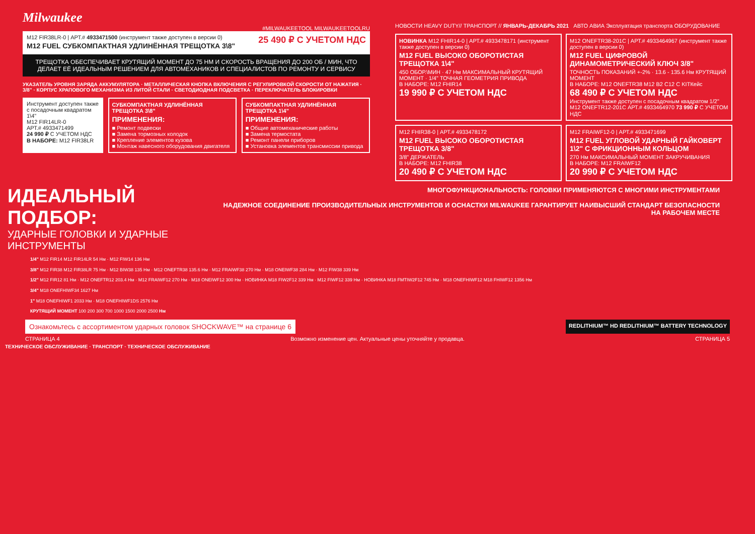Milwaukee
#MILWAUKEETOOL MILWAUKEETOOLRU
M12 FIR38LR-0 | АРТ.# 4933471500 (инструмент также доступен в версии 0) 25 490 ₽ С УЧЕТОМ НДС
M12 FUEL СУБКОМПАКТНАЯ УДЛИНЁННАЯ ТРЕЩОТКА 3\8"
ТРЕЩОТКА ОБЕСПЕЧИВАЕТ КРУТЯЩИЙ МОМЕНТ ДО 75 НМ И СКОРОСТЬ ВРАЩЕНИЯ ДО 200 ОБ / МИН, ЧТО ДЕЛАЕТ ЕЁ ИДЕАЛЬНЫМ РЕШЕНИЕМ ДЛЯ АВТОМЕХАНИКОВ И СПЕЦИАЛИСТОВ ПО РЕМОНТУ И СЕРВИСУ
УКАЗАТЕЛЬ УРОВНЯ ЗАРЯДА АККУМУЛЯТОРА · МЕТАЛЛИЧЕСКАЯ КНОПКА ВКЛЮЧЕНИЯ С РЕГУЛИРОВКОЙ СКОРОСТИ ОТ НАЖАТИЯ · 3/8" · КОРПУС ХРАПОВОГО МЕХАНИЗМА ИЗ ЛИТОЙ СТАЛИ · СВЕТОДИОДНАЯ ПОДСВЕТКА · ПЕРЕКЛЮЧАТЕЛЬ БЛОКИРОВКИ
Инструмент доступен также с посадочным квадратом 1\4"
M12 FIR14LR-0
АРТ.# 4933471499
24 990 ₽ С УЧЕТОМ НДС
В НАБОРЕ: M12 FIR38LR
СУБКОМПАКТНАЯ УДЛИНЁННАЯ ТРЕЩОТКА 3\8"
ПРИМЕНЕНИЯ:
■ Ремонт подвески
■ Замена тормозных колодок
■ Крепление элементов кузова
■ Монтаж навесного оборудования двигателя
СУБКОМПАКТНАЯ УДЛИНЁННАЯ ТРЕЩОТКА 1\4"
ПРИМЕНЕНИЯ:
■ Общие автомеханические работы
■ Замена термостата
■ Ремонт панели приборов
■ Установка элементов трансмиссии привода
НОВОСТИ HEAVY DUTY// ТРАНСПОРТ // ЯНВАРЬ-ДЕКАБРЬ 2021 АВТО АВИА Эксплуатация транспорта ОБОРУДОВАНИЕ
НОВИНКА M12 FHIR14-0 | АРТ.# 4933478171 (инструмент также доступен в версии 0)
M12 FUEL ВЫСОКО ОБОРОТИСТАЯ ТРЕЩОТКА 1\4"
450 ОБОР.\МИН · 47 Нм МАКСИМАЛЬНЫЙ КРУТЯЩИЙ МОМЕНТ · 1/4" ТОЧНАЯ ГЕОМЕТРИЯ ПРИВОДА
В НАБОРЕ: M12 FHIR14
19 990 ₽ С УЧЕТОМ НДС
M12 ONEFTR38-201C | АРТ.# 4933464967 (инструмент также доступен в версии 0)
M12 FUEL ЦИФРОВОЙ ДИНАМОМЕТРИЧЕСКИЙ КЛЮЧ 3/8"
ТОЧНОСТЬ ПОКАЗАНИЙ +-2% · 13.6 - 135.6 Нм КРУТЯЩИЙ МОМЕНТ
В НАБОРЕ: M12 ONEFTR38 M12 B2 C12 C KITКейс
68 490 ₽ С УЧЕТОМ НДС
Инструмент также доступен с посадочным квадратом 1/2" M12 ONEFTR12-201C АРТ.# 4933464970 73 990 ₽ С УЧЕТОМ НДС
M12 FHIR38-0 | АРТ.# 4933478172
M12 FUEL ВЫСОКО ОБОРОТИСТАЯ ТРЕЩОТКА 3/8"
3/8" ДЕРЖАТЕЛЬ
В НАБОРЕ: M12 FHIR38
20 490 ₽ С УЧЕТОМ НДС
M12 FRAIWF12-0 | АРТ.# 4933471699
M12 FUEL УГЛОВОЙ УДАРНЫЙ ГАЙКОВЕРТ 1\2" С ФРИКЦИОННЫМ КОЛЬЦОМ
270 Нм МАКСИМАЛЬНЫЙ МОМЕНТ ЗАКРУЧИВАНИЯ
В НАБОРЕ: M12 FRAIWF12
20 990 ₽ С УЧЕТОМ НДС
ИДЕАЛЬНЫЙ ПОДБОР:
УДАРНЫЕ ГОЛОВКИ И УДАРНЫЕ ИНСТРУМЕНТЫ
МНОГОФУНКЦИОНАЛЬНОСТЬ: ГОЛОВКИ ПРИМЕНЯЮТСЯ С МНОГИМИ ИНСТРУМЕНТАМИ
НАДЕЖНОЕ СОЕДИНЕНИЕ ПРОИЗВОДИТЕЛЬНЫХ ИНСТРУМЕНТОВ И ОСНАСТКИ MILWAUKEE ГАРАНТИРУЕТ НАИВЫСШИЙ СТАНДАРТ БЕЗОПАСНОСТИ НА РАБОЧЕМ МЕСТЕ
1/4" M12 FIR14 M12 FIR14LR 54 Нм · M12 FIW14 136 Нм
3/8" M12 FIR38 M12 FIR38LR 75 Нм · M12 BIW38 135 Нм · M12 ONEFTR38 135.6 Нм · M12 FRAIWF38 270 Нм · M18 ONEIWF38 284 Нм · M12 FIW38 339 Нм
1/2" M12 FIR12 81 Нм · M12 ONEFTR12 203.4 Нм · M12 FRAIWF12 270 Нм · M18 ONEIWF12 300 Нм · НОВИНКА M18 FIW2F12 339 Нм · M12 FIWF12 339 Нм · НОВИНКА M18 FMTIW2F12 745 Нм · M18 ONEFHIWF12 M18 FHIWF12 1356 Нм
3/4" M18 ONEFHIWF34 1627 Нм
1" M18 ONEFHIWF1 2033 Нм · M18 ONEFHIWF1DS 2576 Нм
КРУТЯЩИЙ МОМЕНТ 100 200 300 700 1000 1500 2000 2500 Нм
Ознакомьтесь с ассортиментом ударных головок SHOCKWAVE™ на странице 6
REDLITHIUM™ HD REDLITHIUM™ BATTERY TECHNOLOGY
СТРАНИЦА 4 Возможно изменение цен. Актуальные цены уточняйте у продавца. СТРАНИЦА 5
ТЕХНИЧЕСКОЕ ОБСЛУЖИВАНИЕ · ТРАНСПОРТ · ТЕХНИЧЕСКОЕ ОБСЛУЖИВАНИЕ